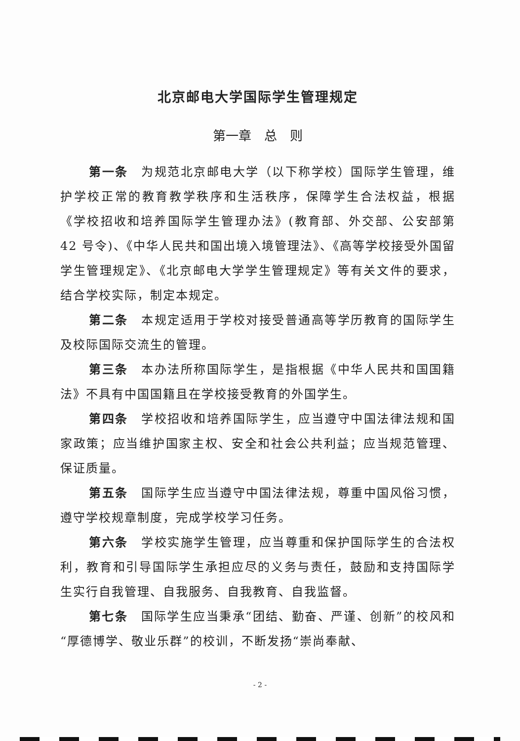北京邮电大学国际学生管理规定
第一章　总　则
第一条　为规范北京邮电大学（以下称学校）国际学生管理，维护学校正常的教育教学秩序和生活秩序，保障学生合法权益，根据《学校招收和培养国际学生管理办法》(教育部、外交部、公安部第 42 号令)、《中华人民共和国出境入境管理法》、《高等学校接受外国留学生管理规定》、《北京邮电大学学生管理规定》等有关文件的要求，结合学校实际，制定本规定。
第二条　本规定适用于学校对接受普通高等学历教育的国际学生及校际国际交流生的管理。
第三条　本办法所称国际学生，是指根据《中华人民共和国国籍法》不具有中国国籍且在学校接受教育的外国学生。
第四条　学校招收和培养国际学生，应当遵守中国法律法规和国家政策；应当维护国家主权、安全和社会公共利益；应当规范管理、保证质量。
第五条　国际学生应当遵守中国法律法规，尊重中国风俗习惯，遵守学校规章制度，完成学校学习任务。
第六条　学校实施学生管理，应当尊重和保护国际学生的合法权利，教育和引导国际学生承担应尽的义务与责任，鼓励和支持国际学生实行自我管理、自我服务、自我教育、自我监督。
第七条　国际学生应当秉承“团结、勤奋、严谨、创新”的校风和“厚德博学、敬业乐群”的校训，不断发扬“崇尚奉献、
- 2 -